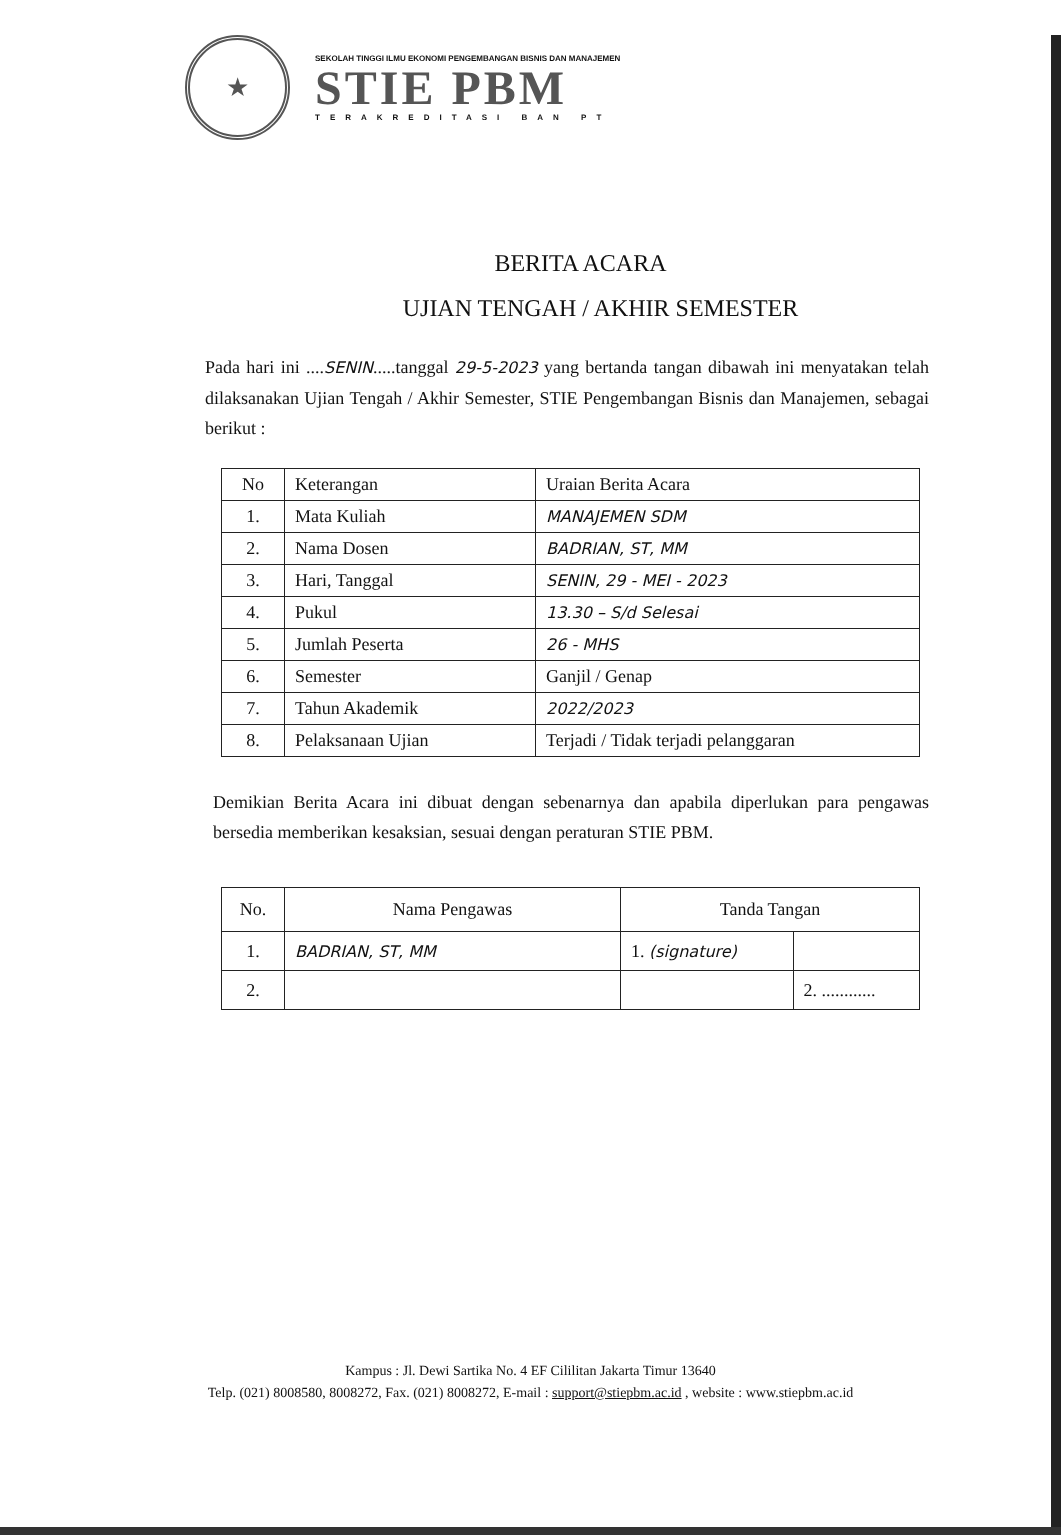★
SEKOLAH TINGGI ILMU EKONOMI PENGEMBANGAN BISNIS DAN MANAJEMEN
STIE PBM
TERAKREDITASI BAN PT
BERITA ACARA
UJIAN TENGAH / AKHIR SEMESTER
Pada hari ini ....SENIN.....tanggal 29-5-2023 yang bertanda tangan dibawah ini menyatakan telah dilaksanakan Ujian Tengah / Akhir Semester, STIE Pengembangan Bisnis dan Manajemen, sebagai berikut :
| No | Keterangan | Uraian Berita Acara |
| --- | --- | --- |
| 1. | Mata Kuliah | MANAJEMEN SDM |
| 2. | Nama Dosen | BADRIAN, ST, MM |
| 3. | Hari, Tanggal | SENIN, 29 - MEI - 2023 |
| 4. | Pukul | 13.30 – S/d Selesai |
| 5. | Jumlah Peserta | 26 - MHS |
| 6. | Semester | Ganjil / Genap |
| 7. | Tahun Akademik | 2022/2023 |
| 8. | Pelaksanaan Ujian | Terjadi / Tidak terjadi pelanggaran |
Demikian Berita Acara ini dibuat dengan sebenarnya dan apabila diperlukan para pengawas bersedia memberikan kesaksian, sesuai dengan peraturan STIE PBM.
| No. | Nama Pengawas | Tanda Tangan | |
| --- | --- | --- | --- |
| 1. | BADRIAN, ST, MM | 1. (signature) | |
| 2. | | | 2. ............ |
Kampus : Jl. Dewi Sartika No. 4 EF Cililitan Jakarta Timur 13640
Telp. (021) 8008580, 8008272, Fax. (021) 8008272, E-mail : support@stiepbm.ac.id , website : www.stiepbm.ac.id